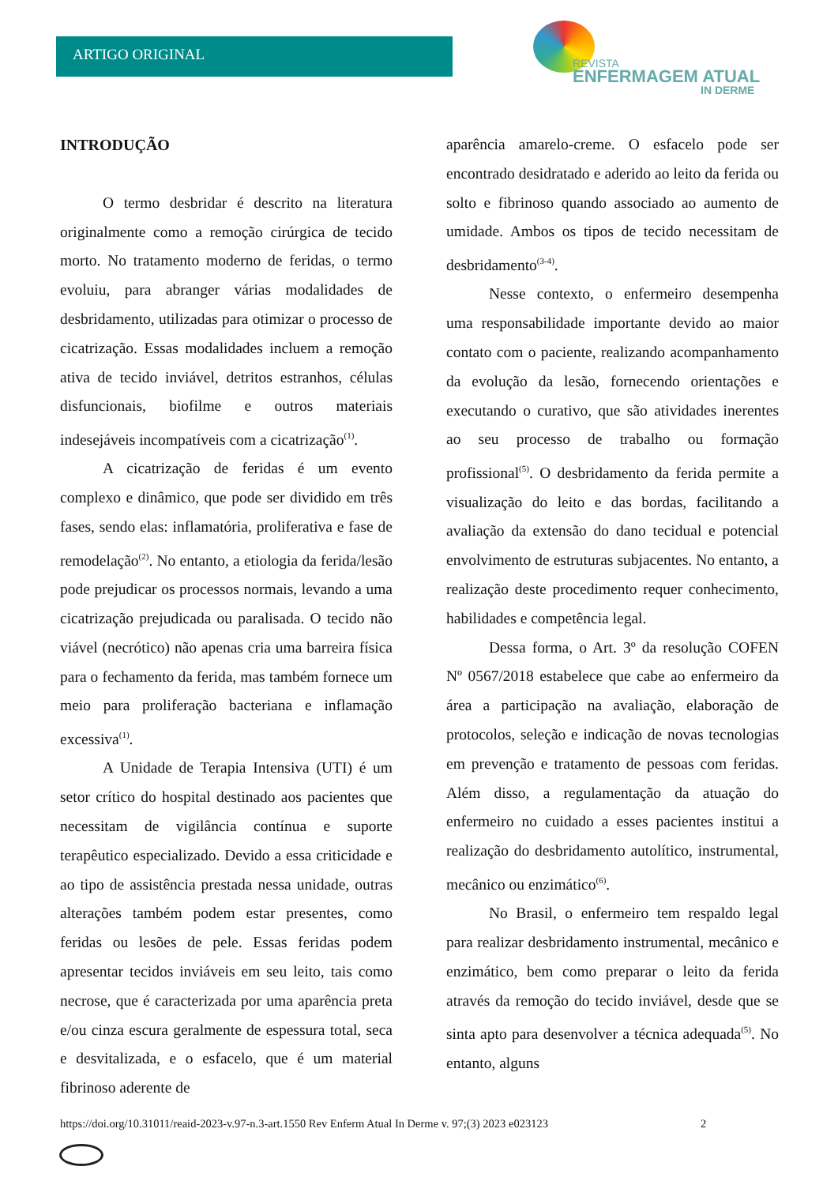ARTIGO ORIGINAL
REVISTA
ENFERMAGEM ATUAL
IN DERME
INTRODUÇÃO
O termo desbridar é descrito na literatura originalmente como a remoção cirúrgica de tecido morto. No tratamento moderno de feridas, o termo evoluiu, para abranger várias modalidades de desbridamento, utilizadas para otimizar o processo de cicatrização. Essas modalidades incluem a remoção ativa de tecido inviável, detritos estranhos, células disfuncionais, biofilme e outros materiais indesejáveis incompatíveis com a cicatrização<sup>(1)</sup>.
A cicatrização de feridas é um evento complexo e dinâmico, que pode ser dividido em três fases, sendo elas: inflamatória, proliferativa e fase de remodelação<sup>(2)</sup>. No entanto, a etiologia da ferida/lesão pode prejudicar os processos normais, levando a uma cicatrização prejudicada ou paralisada. O tecido não viável (necrótico) não apenas cria uma barreira física para o fechamento da ferida, mas também fornece um meio para proliferação bacteriana e inflamação excessiva<sup>(1)</sup>.
A Unidade de Terapia Intensiva (UTI) é um setor crítico do hospital destinado aos pacientes que necessitam de vigilância contínua e suporte terapêutico especializado. Devido a essa criticidade e ao tipo de assistência prestada nessa unidade, outras alterações também podem estar presentes, como feridas ou lesões de pele. Essas feridas podem apresentar tecidos inviáveis em seu leito, tais como necrose, que é caracterizada por uma aparência preta e/ou cinza escura geralmente de espessura total, seca e desvitalizada, e o esfacelo, que é um material fibrinoso aderente de
aparência amarelo-creme. O esfacelo pode ser encontrado desidratado e aderido ao leito da ferida ou solto e fibrinoso quando associado ao aumento de umidade. Ambos os tipos de tecido necessitam de desbridamento<sup>(3-4)</sup>.
Nesse contexto, o enfermeiro desempenha uma responsabilidade importante devido ao maior contato com o paciente, realizando acompanhamento da evolução da lesão, fornecendo orientações e executando o curativo, que são atividades inerentes ao seu processo de trabalho ou formação profissional<sup>(5)</sup>. O desbridamento da ferida permite a visualização do leito e das bordas, facilitando a avaliação da extensão do dano tecidual e potencial envolvimento de estruturas subjacentes. No entanto, a realização deste procedimento requer conhecimento, habilidades e competência legal.
Dessa forma, o Art. 3º da resolução COFEN Nº 0567/2018 estabelece que cabe ao enfermeiro da área a participação na avaliação, elaboração de protocolos, seleção e indicação de novas tecnologias em prevenção e tratamento de pessoas com feridas. Além disso, a regulamentação da atuação do enfermeiro no cuidado a esses pacientes institui a realização do desbridamento autolítico, instrumental, mecânico ou enzimático<sup>(6)</sup>.
No Brasil, o enfermeiro tem respaldo legal para realizar desbridamento instrumental, mecânico e enzimático, bem como preparar o leito da ferida através da remoção do tecido inviável, desde que se sinta apto para desenvolver a técnica adequada<sup>(5)</sup>. No entanto, alguns
https://doi.org/10.31011/reaid-2023-v.97-n.3-art.1550 Rev Enferm Atual In Derme v. 97;(3) 2023 e023123
2